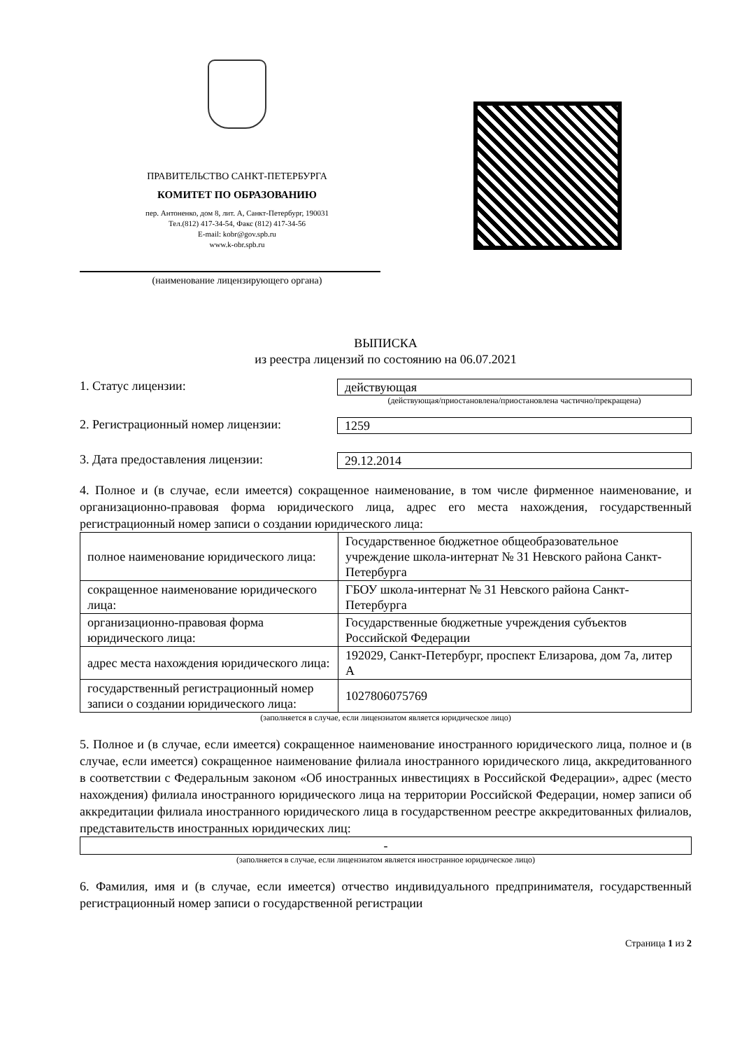ПРАВИТЕЛЬСТВО САНКТ-ПЕТЕРБУРГА
КОМИТЕТ ПО ОБРАЗОВАНИЮ
пер. Антоненко, дом 8, лит. А, Санкт-Петербург, 190031
Тел.(812) 417-34-54, Факс (812) 417-34-56
E-mail: kobr@gov.spb.ru
www.k-obr.spb.ru
(наименование лицензирующего органа)
ВЫПИСКА
из реестра лицензий по состоянию на 06.07.2021
1. Статус лицензии:
действующая
(действующая/приостановлена/приостановлена частично/прекращена)
2. Регистрационный номер лицензии:
1259
3. Дата предоставления лицензии:
29.12.2014
4. Полное и (в случае, если имеется) сокращенное наименование, в том числе фирменное наименование, и организационно-правовая форма юридического лица, адрес его места нахождения, государственный регистрационный номер записи о создании юридического лица:
| полное наименование юридического лица: | Государственное бюджетное общеобразовательное учреждение школа-интернат № 31 Невского района Санкт-Петербурга |
| сокращенное наименование юридического лица: | ГБОУ школа-интернат № 31 Невского района Санкт-Петербурга |
| организационно-правовая форма юридического лица: | Государственные бюджетные учреждения субъектов Российской Федерации |
| адрес места нахождения юридического лица: | 192029, Санкт-Петербург, проспект Елизарова, дом 7а, литер А |
| государственный регистрационный номер записи о создании юридического лица: | 1027806075769 |
(заполняется в случае, если лицензиатом является юридическое лицо)
5. Полное и (в случае, если имеется) сокращенное наименование иностранного юридического лица, полное и (в случае, если имеется) сокращенное наименование филиала иностранного юридического лица, аккредитованного в соответствии с Федеральным законом «Об иностранных инвестициях в Российской Федерации», адрес (место нахождения) филиала иностранного юридического лица на территории Российской Федерации, номер записи об аккредитации филиала иностранного юридического лица в государственном реестре аккредитованных филиалов, представительств иностранных юридических лиц:
| - |
(заполняется в случае, если лицензиатом является иностранное юридическое лицо)
6. Фамилия, имя и (в случае, если имеется) отчество индивидуального предпринимателя, государственный регистрационный номер записи о государственной регистрации
Страница 1 из 2